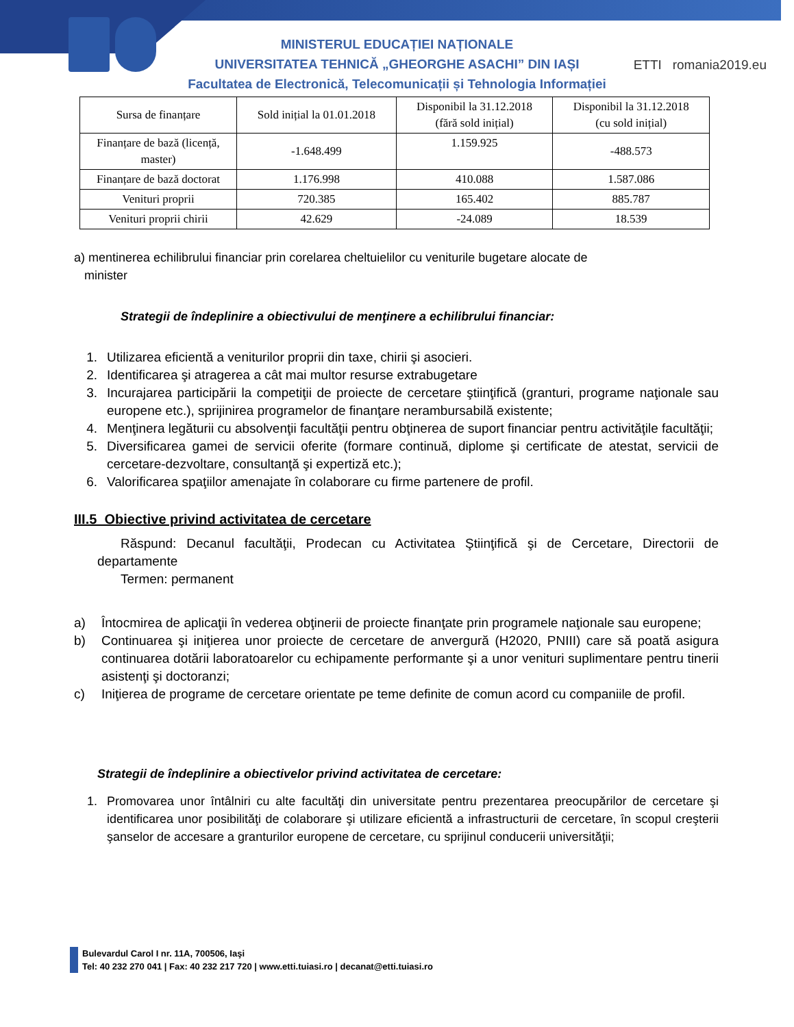MINISTERUL EDUCAȚIEI NAȚIONALE
UNIVERSITATEA TEHNICĂ „GHEORGHE ASACHI” DIN IAȘI
Facultatea de Electronică, Telecomunicații și Tehnologia Informației
ETTI romania2019.eu
| Sursa de finanțare | Sold inițial la 01.01.2018 | Disponibil la 31.12.2018 (fără sold inițial) | Disponibil la 31.12.2018 (cu sold inițial) |
| --- | --- | --- | --- |
| Finanțare de bază (licență, master) | -1.648.499 | 1.159.925 | -488.573 |
| Finanțare de bază doctorat | 1.176.998 | 410.088 | 1.587.086 |
| Venituri proprii | 720.385 | 165.402 | 885.787 |
| Venituri proprii chirii | 42.629 | -24.089 | 18.539 |
a) mentinerea echilibrului financiar prin corelarea cheltuielilor cu veniturile bugetare alocate de
minister
Strategii de îndeplinire a obiectivului de menţinere a echilibrului financiar:
1. Utilizarea eficientă a veniturilor proprii din taxe, chirii şi asocieri.
2. Identificarea şi atragerea a cât mai multor resurse extrabugetare
3. Incurajarea participării la competiţii de proiecte de cercetare ştiinţifică (granturi, programe naţionale sau europene etc.), sprijinirea programelor de finanţare nerambursabilă existente;
4. Menţinera legăturii cu absolvenţii facultăţii pentru obţinerea de suport financiar pentru activităţile facultăţii;
5. Diversificarea gamei de servicii oferite (formare continuă, diplome şi certificate de atestat, servicii de cercetare-dezvoltare, consultanţă şi expertiză etc.);
6. Valorificarea spaţiilor amenajate în colaborare cu firme partenere de profil.
III.5 Obiective privind activitatea de cercetare
Răspund: Decanul facultăţii, Prodecan cu Activitatea Ştiinţifică şi de Cercetare, Directorii de departamente
Termen: permanent
a) Întocmirea de aplicaţii în vederea obţinerii de proiecte finanţate prin programele naţionale sau europene;
b) Continuarea şi iniţierea unor proiecte de cercetare de anvergură (H2020, PNIII) care să poată asigura continuarea dotării laboratoarelor cu echipamente performante şi a unor venituri suplimentare pentru tinerii asistenţi şi doctoranzi;
c) Iniţierea de programe de cercetare orientate pe teme definite de comun acord cu companiile de profil.
Strategii de îndeplinire a obiectivelor privind activitatea de cercetare:
1. Promovarea unor întâlniri cu alte facultăţi din universitate pentru prezentarea preocupărilor de cercetare şi identificarea unor posibilităţi de colaborare şi utilizare eficientă a infrastructurii de cercetare, în scopul creşterii şanselor de accesare a granturilor europene de cercetare, cu sprijinul conducerii universităţii;
Bulevardul Carol I nr. 11A, 700506, Iaşi
Tel: 40 232 270 041 | Fax: 40 232 217 720 | www.etti.tuiasi.ro | decanat@etti.tuiasi.ro